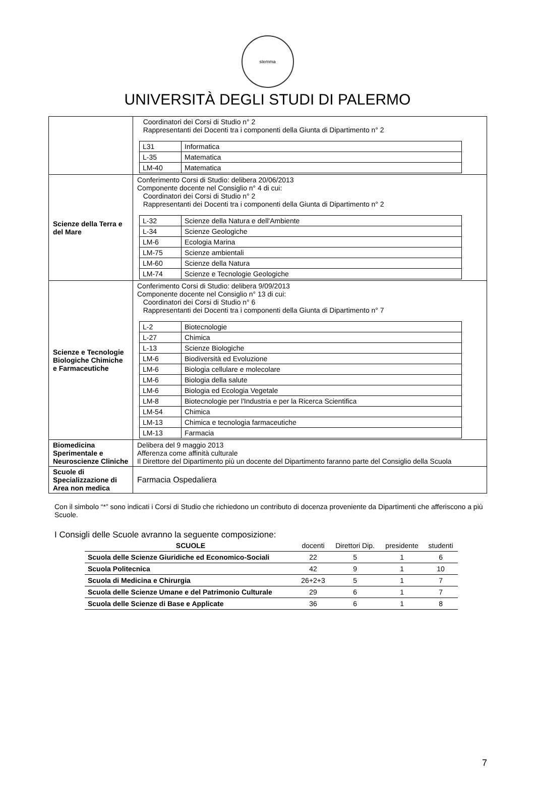stemma
UNIVERSITÀ DEGLI STUDI DI PALERMO
| | Coordinatori dei Corsi di Studio n° 2 Rappresentanti dei Docenti tra i componenti della Giunta di Dipartimento n° 2 / L31 / Informatica / / L-35 / Matematica / / LM-40 / Matematica / |
| Scienze della Terra e del Mare | Conferimento Corsi di Studio: delibera 20/06/2013 Componente docente nel Consiglio n° 4 di cui: Coordinatori dei Corsi di Studio n° 2 Rappresentanti dei Docenti tra i componenti della Giunta di Dipartimento n° 2 / L-32 / Scienze della Natura e dell'Ambiente / / L-34 / Scienze Geologiche / / LM-6 / Ecologia Marina / / LM-75 / Scienze ambientali / / LM-60 / Scienze della Natura / / LM-74 / Scienze e Tecnologie Geologiche / |
| Scienze e Tecnologie Biologiche Chimiche e Farmaceutiche | Conferimento Corsi di Studio: delibera 9/09/2013 Componente docente nel Consiglio n° 13 di cui: Coordinatori dei Corsi di Studio n° 6 Rappresentanti dei Docenti tra i componenti della Giunta di Dipartimento n° 7 / L-2 / Biotecnologie / / L-27 / Chimica / / L-13 / Scienze Biologiche / / LM-6 / Biodiversità ed Evoluzione / / LM-6 / Biologia cellulare e molecolare / / LM-6 / Biologia della salute / / LM-6 / Biologia ed Ecologia Vegetale / / LM-8 / Biotecnologie per l'Industria e per la Ricerca Scientifica / / LM-54 / Chimica / / LM-13 / Chimica e tecnologia farmaceutiche / / LM-13 / Farmacia / |
| Biomedicina Sperimentale e Neuroscienze Cliniche | Delibera del 9 maggio 2013 Afferenza come affinità culturale Il Direttore del Dipartimento più un docente del Dipartimento faranno parte del Consiglio della Scuola |
| Scuole di Specializzazione di Area non medica | Farmacia Ospedaliera |
Con il simbolo “*” sono indicati i Corsi di Studio che richiedono un contributo di docenza proveniente da Dipartimenti che afferiscono a più Scuole.
I Consigli delle Scuole avranno la seguente composizione:
| SCUOLE | docenti | Direttori Dip. | presidente | studenti |
| --- | --- | --- | --- | --- |
| Scuola delle Scienze Giuridiche ed Economico-Sociali | 22 | 5 | 1 | 6 |
| Scuola Politecnica | 42 | 9 | 1 | 10 |
| Scuola di Medicina e Chirurgia | 26+2+3 | 5 | 1 | 7 |
| Scuola delle Scienze Umane e del Patrimonio Culturale | 29 | 6 | 1 | 7 |
| Scuola delle Scienze di Base e Applicate | 36 | 6 | 1 | 8 |
7